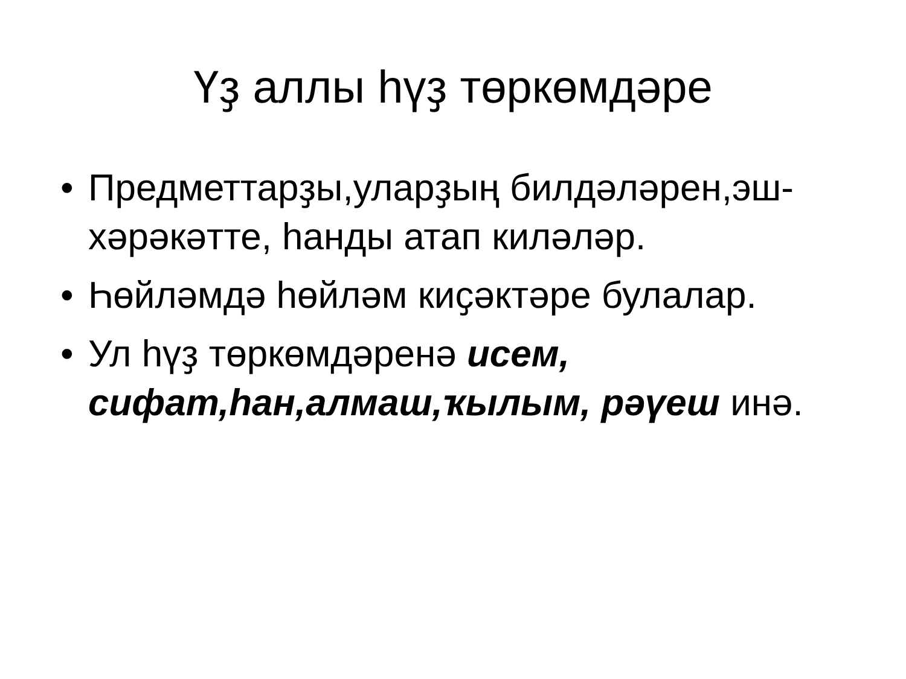Үҙ аллы һүҙ төркөмдәре
• Предметтарҙы,уларҙың билдәләрен,эш-хәрәкәтте, һанды атап киләләр.
• Һөйләмдә һөйләм киҫәктәре булалар.
• Ул һүҙ төркөмдәренә исем, сифат,һан,алмаш,ҡылым, рәүеш инә.